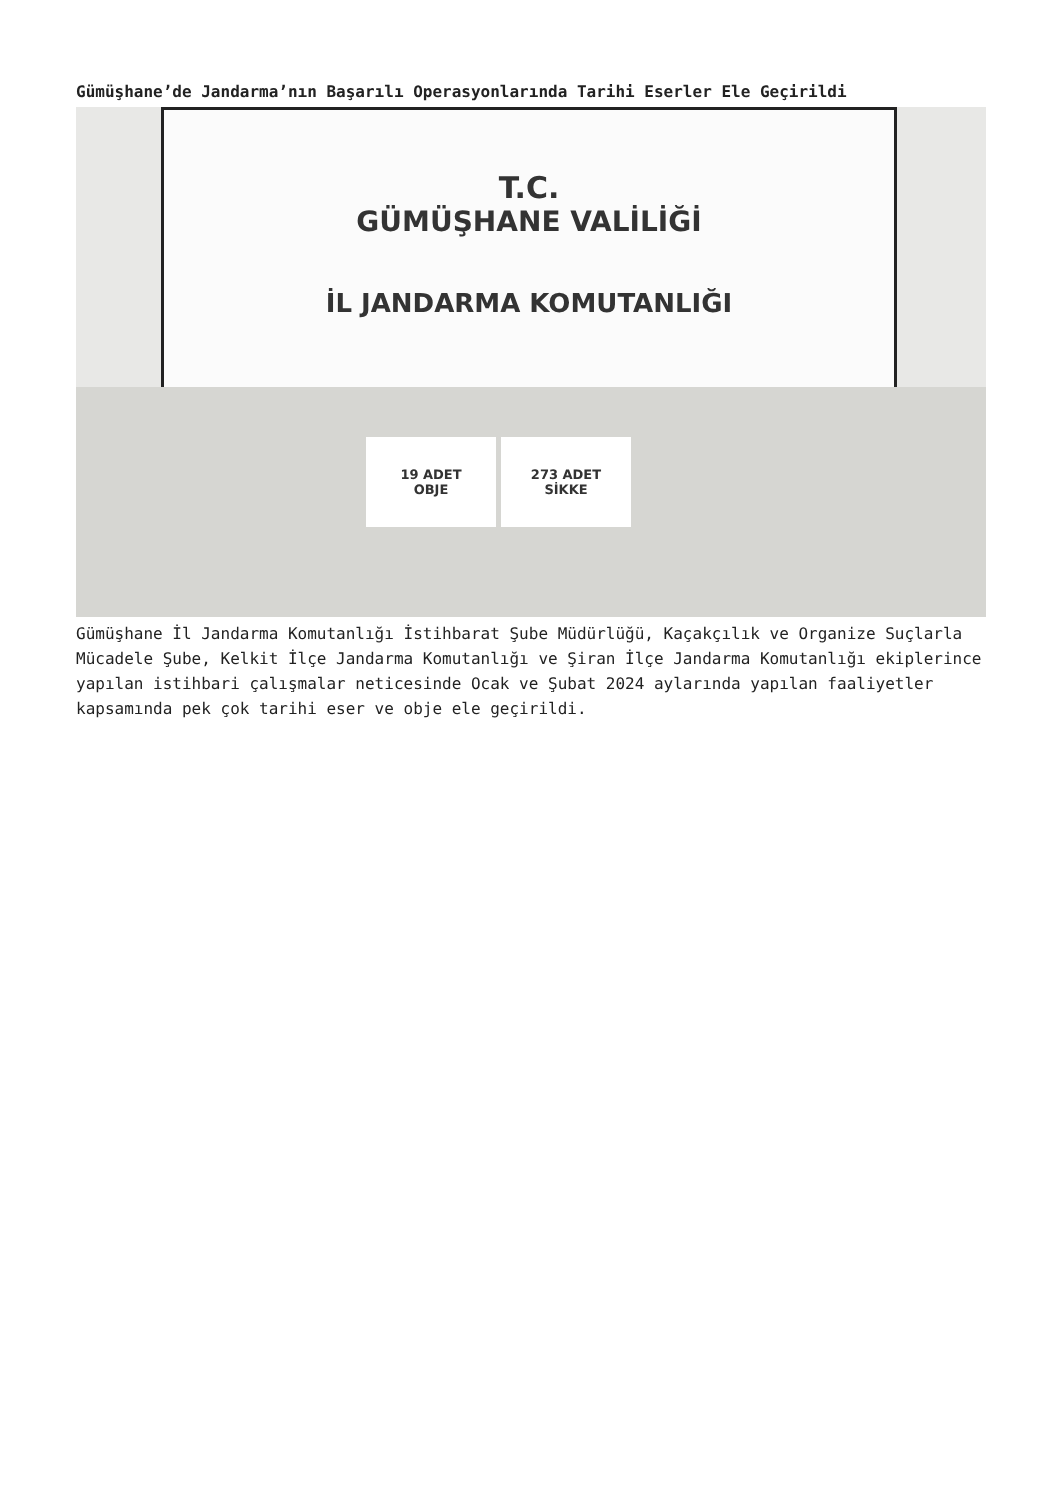Gümüşhane’de Jandarma’nın Başarılı Operasyonlarında Tarihi Eserler Ele Geçirildi
T.C.
GÜMÜŞHANE VALİLİĞİ
İL JANDARMA KOMUTANLIĞI
19 ADET
OBJE
273 ADET
SİKKE
Gümüşhane İl Jandarma Komutanlığı İstihbarat Şube Müdürlüğü, Kaçakçılık ve Organize Suçlarla Mücadele Şube, Kelkit İlçe Jandarma Komutanlığı ve Şiran İlçe Jandarma Komutanlığı ekiplerince yapılan istihbari çalışmalar neticesinde Ocak ve Şubat 2024 aylarında yapılan faaliyetler kapsamında pek çok tarihi eser ve obje ele geçirildi.